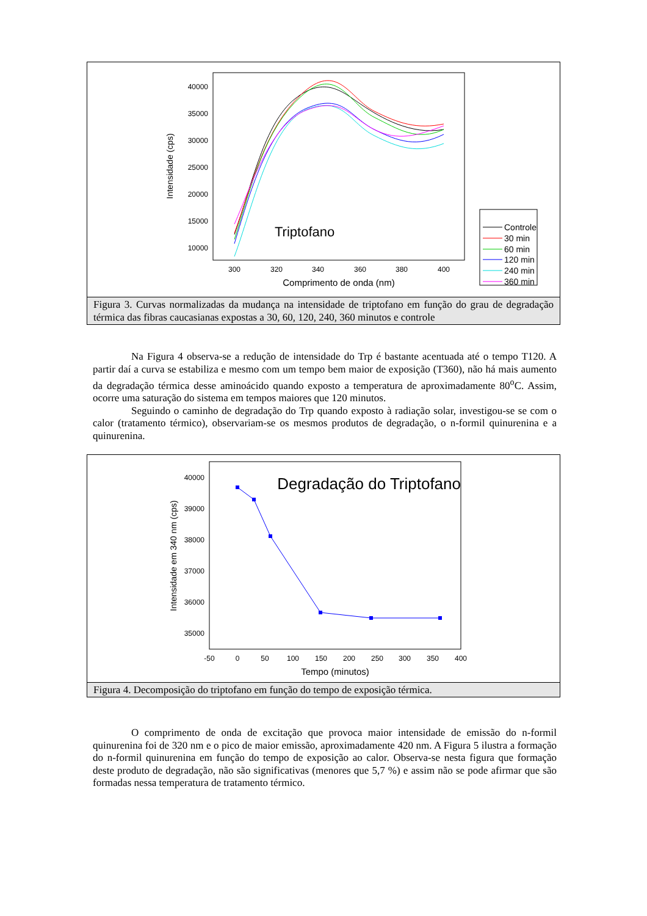40000
35000
30000
25000
20000
15000
10000
300
320
340
360
380
400
Comprimento de onda (nm)
Intensidade (cps)
Triptofano
Controle
30 min
60 min
120 min
240 min
360 min
Figura 3. Curvas normalizadas da mudança na intensidade de triptofano em função do grau de degradação térmica das fibras caucasianas expostas a 30, 60, 120, 240, 360 minutos e controle
Na Figura 4 observa-se a redução de intensidade do Trp é bastante acentuada até o tempo T120. A partir daí a curva se estabiliza e mesmo com um tempo bem maior de exposição (T360), não há mais aumento da degradação térmica desse aminoácido quando exposto a temperatura de aproximadamente 80<sup>o</sup>C. Assim, ocorre uma saturação do sistema em tempos maiores que 120 minutos.
Seguindo o caminho de degradação do Trp quando exposto à radiação solar, investigou-se se com o calor (tratamento térmico), observariam-se os mesmos produtos de degradação, o n-formil quinurenina e a quinurenina.
40000
39000
38000
37000
36000
35000
-50
0
50
100
150
200
250
300
350
400
Tempo (minutos)
Intensidade em 340 nm (cps)
Degradação do Triptofano
Figura 4. Decomposição do triptofano em função do tempo de exposição térmica.
O comprimento de onda de excitação que provoca maior intensidade de emissão do n-formil quinurenina foi de 320 nm e o pico de maior emissão, aproximadamente 420 nm. A Figura 5 ilustra a formação do n-formil quinurenina em função do tempo de exposição ao calor. Observa-se nesta figura que formação deste produto de degradação, não são significativas (menores que 5,7 %) e assim não se pode afirmar que são formadas nessa temperatura de tratamento térmico.